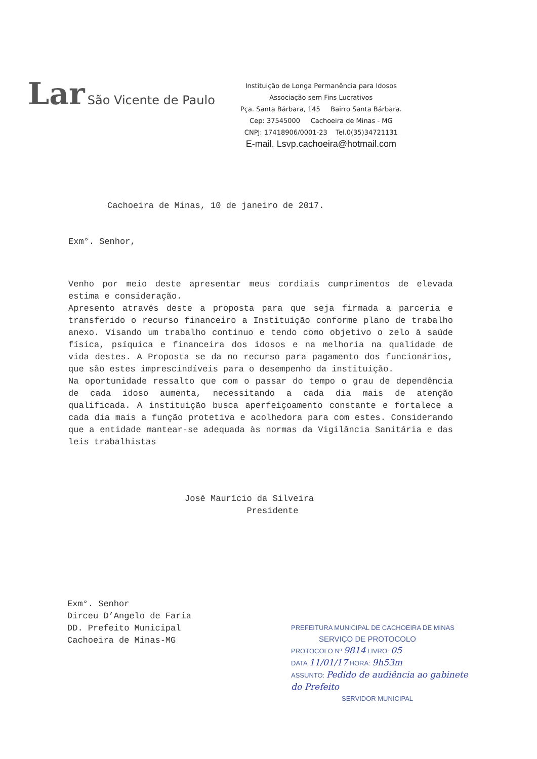Lar São Vicente de Paulo
Instituição de Longa Permanência para Idosos
Associação sem Fins Lucrativos
Pça. Santa Bárbara, 145 Bairro Santa Bárbara.
Cep: 37545000 Cachoeira de Minas - MG
CNPJ: 17418906/0001-23 Tel.0(35)34721131
E-mail. Lsvp.cachoeira@hotmail.com
Cachoeira de Minas, 10 de janeiro de 2017.
Exm°. Senhor,
Venho por meio deste apresentar meus cordiais cumprimentos de elevada estima e consideração.
Apresento através deste a proposta para que seja firmada a parceria e transferido o recurso financeiro a Instituição conforme plano de trabalho anexo. Visando um trabalho continuo e tendo como objetivo o zelo à saúde física, psíquica e financeira dos idosos e na melhoria na qualidade de vida destes. A Proposta se da no recurso para pagamento dos funcionários, que são estes imprescindíveis para o desempenho da instituição.
Na oportunidade ressalto que com o passar do tempo o grau de dependência de cada idoso aumenta, necessitando a cada dia mais de atenção qualificada. A instituição busca aperfeiçoamento constante e fortalece a cada dia mais a função protetiva e acolhedora para com estes. Considerando que a entidade mantear-se adequada às normas da Vigilância Sanitária e das leis trabalhistas
José Maurício da Silveira
Presidente
Exm°. Senhor
Dirceu D’Angelo de Faria
DD. Prefeito Municipal
Cachoeira de Minas-MG
PREFEITURA MUNICIPAL DE CACHOEIRA DE MINAS
SERVIÇO DE PROTOCOLO
PROTOCOLO Nº 9814 LIVRO: 05
DATA 11/01/17 HORA: 9h53m
ASSUNTO: Pedido de audiência ao gabinete do Prefeito
SERVIDOR MUNICIPAL